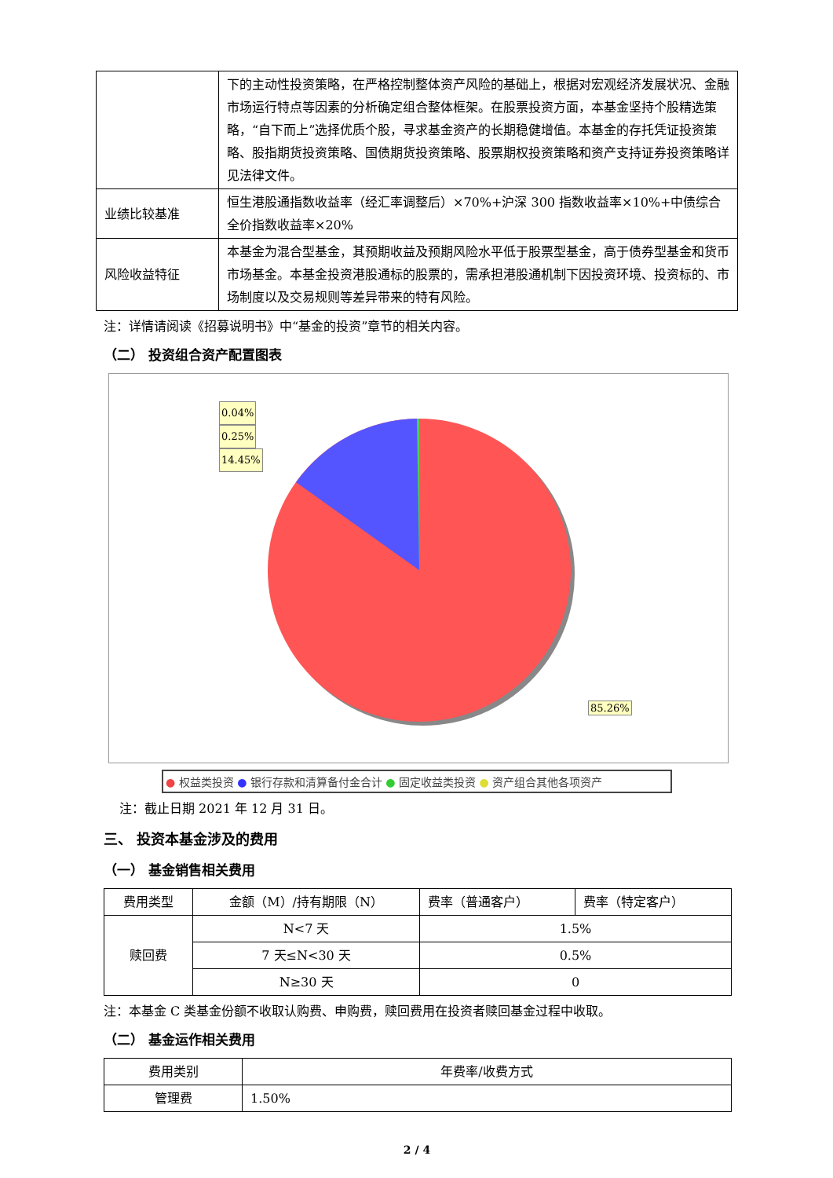| | 下的主动性投资策略，在严格控制整体资产风险的基础上，根据对宏观经济发展状况、金融市场运行特点等因素的分析确定组合整体框架。在股票投资方面，本基金坚持个股精选策略，“自下而上”选择优质个股，寻求基金资产的长期稳健增值。本基金的存托凭证投资策略、股指期货投资策略、国债期货投资策略、股票期权投资策略和资产支持证券投资策略详见法律文件。 |
| 业绩比较基准 | 恒生港股通指数收益率（经汇率调整后）×70%+沪深 300 指数收益率×10%+中债综合全价指数收益率×20% |
| 风险收益特征 | 本基金为混合型基金，其预期收益及预期风险水平低于股票型基金，高于债券型基金和货币市场基金。本基金投资港股通标的股票的，需承担港股通机制下因投资环境、投资标的、市场制度以及交易规则等差异带来的特有风险。 |
注：详情请阅读《招募说明书》中“基金的投资”章节的相关内容。
（二） 投资组合资产配置图表
0.04%
0.25%
14.45%
85.26%
● 权益类投资 ● 银行存款和清算备付金合计 ● 固定收益类投资 ● 资产组合其他各项资产
注：截止日期 2021 年 12 月 31 日。
三、 投资本基金涉及的费用
（一） 基金销售相关费用
| 费用类型 | 金额（M）/持有期限（N） | 费率（普通客户） | 费率（特定客户） |
| 赎回费 | N<7 天 | 1.5% | |
| | 7 天≤N<30 天 | 0.5% | |
| | N≥30 天 | 0 | |
注：本基金 C 类基金份额不收取认购费、申购费，赎回费用在投资者赎回基金过程中收取。
（二） 基金运作相关费用
| 费用类别 | 年费率/收费方式 |
| 管理费 | 1.50% |
2 / 4